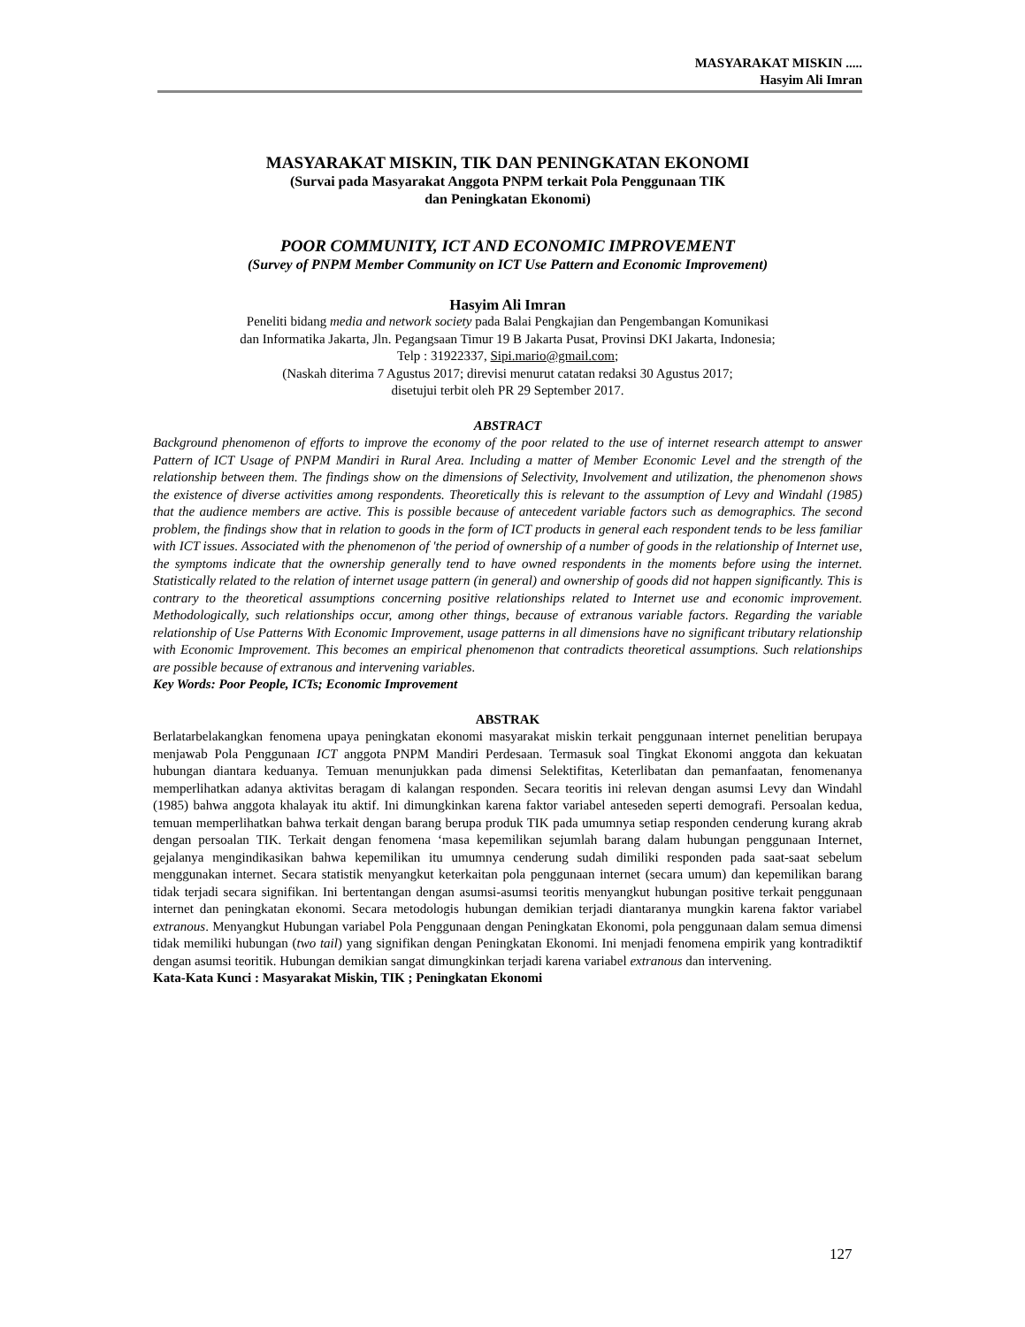MASYARAKAT MISKIN .....
Hasyim Ali Imran
MASYARAKAT MISKIN, TIK DAN PENINGKATAN EKONOMI
(Survai pada Masyarakat Anggota PNPM terkait Pola Penggunaan TIK
dan Peningkatan Ekonomi)
POOR COMMUNITY, ICT AND ECONOMIC IMPROVEMENT
(Survey of PNPM Member Community on ICT Use Pattern and Economic Improvement)
Hasyim Ali Imran
Peneliti bidang media and network society pada Balai Pengkajian dan Pengembangan Komunikasi
dan Informatika Jakarta, Jln. Pegangsaan Timur 19 B Jakarta Pusat, Provinsi DKI Jakarta, Indonesia;
Telp : 31922337, Sipi.mario@gmail.com;
(Naskah diterima 7 Agustus 2017; direvisi menurut catatan redaksi 30 Agustus 2017;
disetujui terbit oleh PR 29 September 2017.
ABSTRACT
Background phenomenon of efforts to improve the economy of the poor related to the use of internet research attempt to answer Pattern of ICT Usage of PNPM Mandiri in Rural Area. Including a matter of Member Economic Level and the strength of the relationship between them. The findings show on the dimensions of Selectivity, Involvement and utilization, the phenomenon shows the existence of diverse activities among respondents. Theoretically this is relevant to the assumption of Levy and Windahl (1985) that the audience members are active. This is possible because of antecedent variable factors such as demographics. The second problem, the findings show that in relation to goods in the form of ICT products in general each respondent tends to be less familiar with ICT issues. Associated with the phenomenon of 'the period of ownership of a number of goods in the relationship of Internet use, the symptoms indicate that the ownership generally tend to have owned respondents in the moments before using the internet. Statistically related to the relation of internet usage pattern (in general) and ownership of goods did not happen significantly. This is contrary to the theoretical assumptions concerning positive relationships related to Internet use and economic improvement. Methodologically, such relationships occur, among other things, because of extranous variable factors. Regarding the variable relationship of Use Patterns With Economic Improvement, usage patterns in all dimensions have no significant tributary relationship with Economic Improvement. This becomes an empirical phenomenon that contradicts theoretical assumptions. Such relationships are possible because of extranous and intervening variables.
Key Words: Poor People, ICTs; Economic Improvement
ABSTRAK
Berlatarbelakangkan fenomena upaya peningkatan ekonomi masyarakat miskin terkait penggunaan internet penelitian berupaya menjawab Pola Penggunaan ICT anggota PNPM Mandiri Perdesaan. Termasuk soal Tingkat Ekonomi anggota dan kekuatan hubungan diantara keduanya. Temuan menunjukkan pada dimensi Selektifitas, Keterlibatan dan pemanfaatan, fenomenanya memperlihatkan adanya aktivitas beragam di kalangan responden. Secara teoritis ini relevan dengan asumsi Levy dan Windahl (1985) bahwa anggota khalayak itu aktif. Ini dimungkinkan karena faktor variabel anteseden seperti demografi. Persoalan kedua, temuan memperlihatkan bahwa terkait dengan barang berupa produk TIK pada umumnya setiap responden cenderung kurang akrab dengan persoalan TIK. Terkait dengan fenomena ‘masa kepemilikan sejumlah barang dalam hubungan penggunaan Internet, gejalanya mengindikasikan bahwa kepemilikan itu umumnya cenderung sudah dimiliki responden pada saat-saat sebelum menggunakan internet. Secara statistik menyangkut keterkaitan pola penggunaan internet (secara umum) dan kepemilikan barang tidak terjadi secara signifikan. Ini bertentangan dengan asumsi-asumsi teoritis menyangkut hubungan positive terkait penggunaan internet dan peningkatan ekonomi. Secara metodologis hubungan demikian terjadi diantaranya mungkin karena faktor variabel extranous. Menyangkut Hubungan variabel Pola Penggunaan dengan Peningkatan Ekonomi, pola penggunaan dalam semua dimensi tidak memiliki hubungan (two tail) yang signifikan dengan Peningkatan Ekonomi. Ini menjadi fenomena empirik yang kontradiktif dengan asumsi teoritik. Hubungan demikian sangat dimungkinkan terjadi karena variabel extranous dan intervening.
Kata-Kata Kunci : Masyarakat Miskin, TIK ; Peningkatan Ekonomi
127